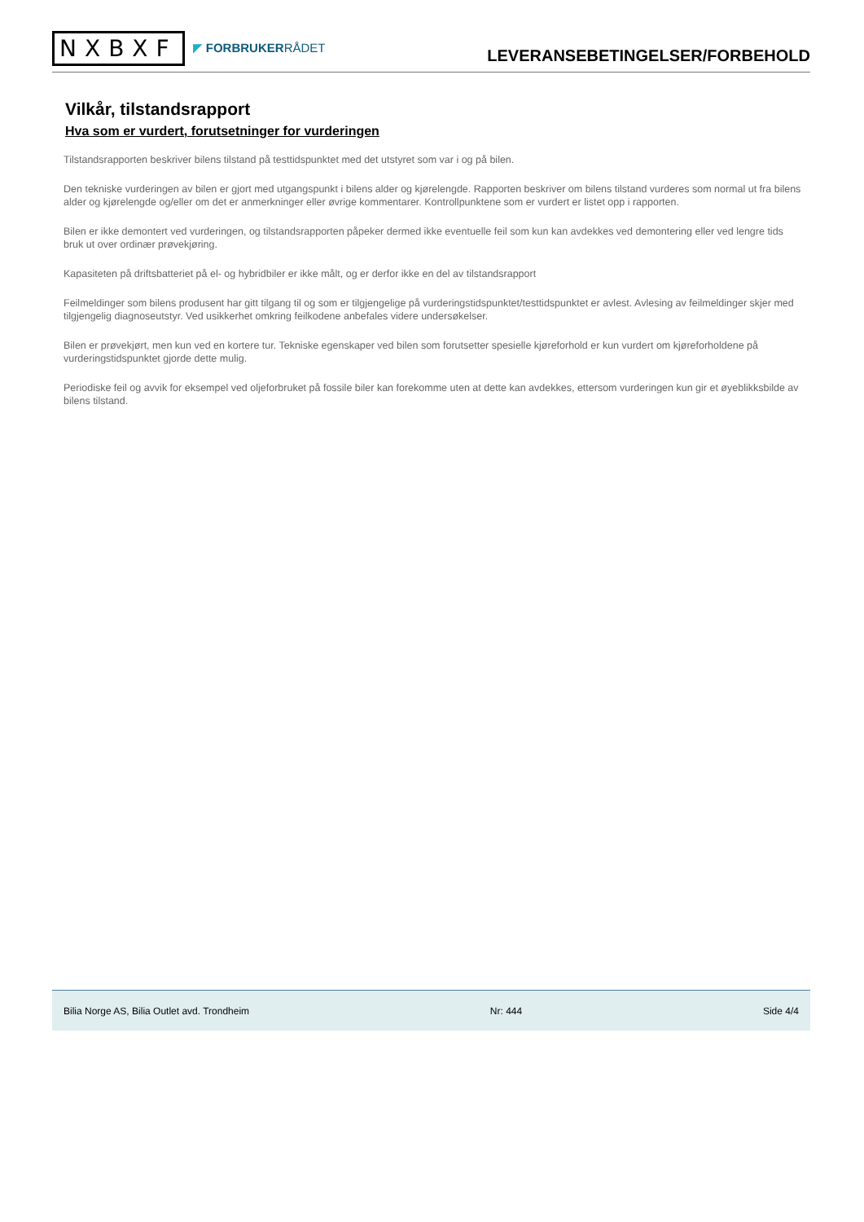NXBXF
◤ FORBRUKERRÅDET
LEVERANSEBETINGELSER/FORBEHOLD
Vilkår, tilstandsrapport
Hva som er vurdert, forutsetninger for vurderingen
Tilstandsrapporten beskriver bilens tilstand på testtidspunktet med det utstyret som var i og på bilen.
Den tekniske vurderingen av bilen er gjort med utgangspunkt i bilens alder og kjørelengde. Rapporten beskriver om bilens tilstand vurderes som normal ut fra bilens alder og kjørelengde og/eller om det er anmerkninger eller øvrige kommentarer. Kontrollpunktene som er vurdert er listet opp i rapporten.
Bilen er ikke demontert ved vurderingen, og tilstandsrapporten påpeker dermed ikke eventuelle feil som kun kan avdekkes ved demontering eller ved lengre tids bruk ut over ordinær prøvekjøring.
Kapasiteten på driftsbatteriet på el- og hybridbiler er ikke målt, og er derfor ikke en del av tilstandsrapport
Feilmeldinger som bilens produsent har gitt tilgang til og som er tilgjengelige på vurderingstidspunktet/testtidspunktet er avlest. Avlesing av feilmeldinger skjer med tilgjengelig diagnoseutstyr. Ved usikkerhet omkring feilkodene anbefales videre undersøkelser.
Bilen er prøvekjørt, men kun ved en kortere tur. Tekniske egenskaper ved bilen som forutsetter spesielle kjøreforhold er kun vurdert om kjøreforholdene på vurderingstidspunktet gjorde dette mulig.
Periodiske feil og avvik for eksempel ved oljeforbruket på fossile biler kan forekomme uten at dette kan avdekkes, ettersom vurderingen kun gir et øyeblikksbilde av bilens tilstand.
Bilia Norge AS, Bilia Outlet avd. Trondheim Nr: 444 Side 4/4